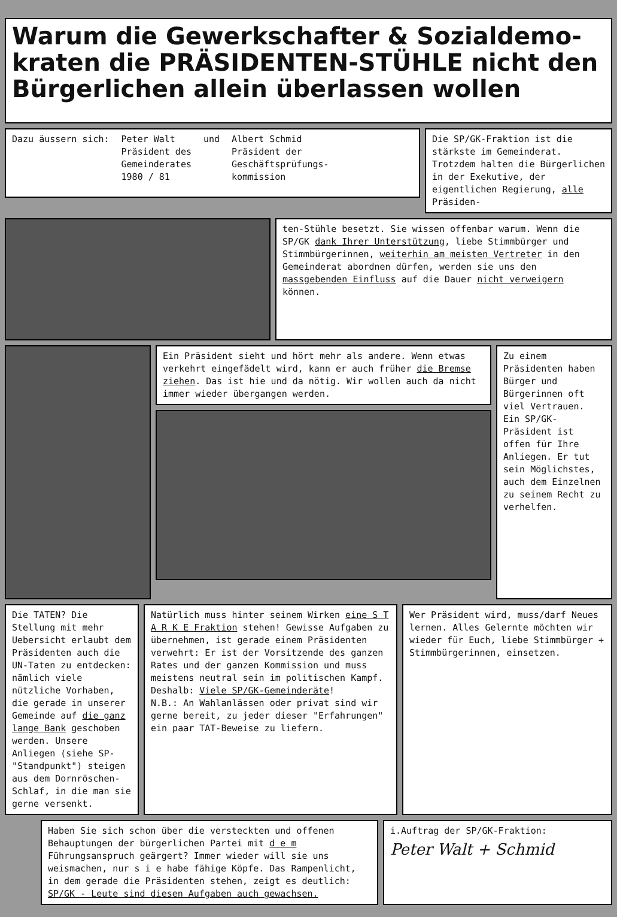Warum die Gewerkschafter & Sozialdemo-kraten die PRÄSIDENTEN-STÜHLE nicht den Bürgerlichen allein überlassen wollen
Dazu äussern sich: Peter Walt
Präsident des
Gemeinderates
1980 / 81
und Albert Schmid
Präsident der
Geschäftsprüfungs-
kommission
Die SP/GK-Fraktion ist die stärkste im Gemeinderat. Trotzdem halten die Bürgerlichen in der Exekutive, der eigentlichen Regierung, alle Präsiden-
ten-Stühle besetzt. Sie wissen offenbar warum. Wenn die SP/GK dank Ihrer Unterstützung, liebe Stimmbürger und Stimmbürgerinnen, weiterhin am meisten Vertreter in den Gemeinderat abordnen dürfen, werden sie uns den massgebenden Einfluss auf die Dauer nicht verweigern können.
Ein Präsident sieht und hört mehr als andere. Wenn etwas verkehrt eingefädelt wird, kann er auch früher die Bremse ziehen. Das ist hie und da nötig. Wir wollen auch da nicht immer wieder übergangen werden.
Zu einem Präsidenten haben Bürger und Bürgerinnen oft viel Vertrauen. Ein SP/GK-Präsident ist offen für Ihre Anliegen. Er tut sein Möglichstes, auch dem Einzelnen zu seinem Recht zu verhelfen.
Die TATEN? Die Stellung mit mehr Uebersicht erlaubt dem Präsidenten auch die UN-Taten zu entdecken: nämlich viele nützliche Vorhaben, die gerade in unserer Gemeinde auf die ganz lange Bank geschoben werden. Unsere Anliegen (siehe SP-"Standpunkt") steigen aus dem Dornröschen-Schlaf, in die man sie gerne versenkt.
Natürlich muss hinter seinem Wirken eine S T A R K E Fraktion stehen! Gewisse Aufgaben zu übernehmen, ist gerade einem Präsidenten verwehrt: Er ist der Vorsitzende des ganzen Rates und der ganzen Kommission und muss meistens neutral sein im politischen Kampf.
Deshalb: Viele SP/GK-Gemeinderäte!
N.B.: An Wahlanlässen oder privat sind wir gerne bereit, zu jeder dieser "Erfahrungen" ein paar TAT-Beweise zu liefern.
Wer Präsident wird, muss/darf Neues lernen. Alles Gelernte möchten wir wieder für Euch, liebe Stimmbürger + Stimmbürgerinnen, einsetzen.
Haben Sie sich schon über die versteckten und offenen Behauptungen der bürgerlichen Partei mit d e m Führungsanspruch geärgert? Immer wieder will sie uns weismachen, nur s i e habe fähige Köpfe. Das Rampenlicht, in dem gerade die Präsidenten stehen, zeigt es deutlich: SP/GK - Leute sind diesen Aufgaben auch gewachsen.
i.Auftrag der SP/GK-Fraktion:
Peter Walt + Schmid